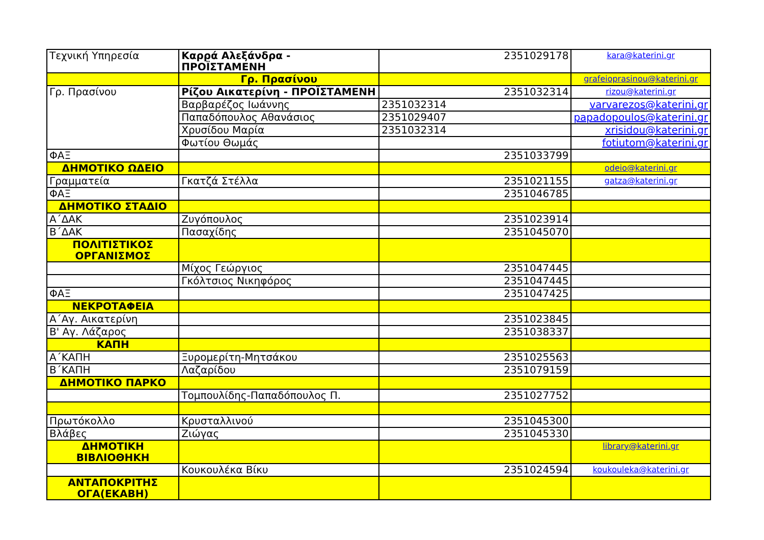| Τεχνική Υπηρεσία | Καρρά Αλεξάνδρα - ΠΡΟΪΣΤΑΜΕΝΗ | 2351029178 | kara@katerini.gr |
| | Γρ. Πρασίνου | | grafeioprasinou@katerini.gr |
| Γρ. Πρασίνου | Ρίζου Αικατερίνη - ΠΡΟΪΣΤΑΜΕΝΗ | 2351032314 | rizou@katerini.gr |
| | Βαρβαρέζος Ιωάννης | 2351032314 | varvarezos@katerini.gr |
| | Παπαδόπουλος Αθανάσιος | 2351029407 | papadopoulos@katerini.gr |
| | Χρυσίδου Μαρία | 2351032314 | xrisidou@katerini.gr |
| | Φωτίου Θωμάς | | fotiutom@katerini.gr |
| ΦΑΞ | | 2351033799 | |
| ΔΗΜΟΤΙΚΟ ΩΔΕΙΟ | | | odeio@katerini.gr |
| Γραμματεία | Γκατζά Στέλλα | 2351021155 | gatza@katerini.gr |
| ΦΑΞ | | 2351046785 | |
| ΔΗΜΟΤΙΚΟ ΣΤΑΔΙΟ | | | |
| Α΄ΔΑΚ | Ζυγόπουλος | 2351023914 | |
| Β΄ΔΑΚ | Πασαχίδης | 2351045070 | |
| ΠΟΛΙΤΙΣΤΙΚΟΣ ΟΡΓΑΝΙΣΜΟΣ | | | |
| | Μίχος Γεώργιος | 2351047445 | |
| | Γκόλτσιος Νικηφόρος | 2351047445 | |
| ΦΑΞ | | 2351047425 | |
| ΝΕΚΡΟΤΑΦΕΙΑ | | | |
| Α΄Αγ. Αικατερίνη | | 2351023845 | |
| Β' Αγ. Λάζαρος | | 2351038337 | |
| ΚΑΠΗ | | | |
| Α΄ΚΑΠΗ | Ξυρομερίτη-Μητσάκου | 2351025563 | |
| Β΄ΚΑΠΗ | Λαζαρίδου | 2351079159 | |
| ΔΗΜΟΤΙΚΟ ΠΑΡΚΟ | | | |
| | Τομπουλίδης-Παπαδόπουλος Π. | 2351027752 | |
| Πρωτόκολλο | Κρυσταλλινού | 2351045300 | |
| Βλάβες | Ζιώγας | 2351045330 | |
| ΔΗΜΟΤΙΚΗ ΒΙΒΛΙΟΘΗΚΗ | | | library@katerini.gr |
| | Κουκουλέκα Βίκυ | 2351024594 | koukouleka@katerini.gr |
| ΑΝΤΑΠΟΚΡΙΤΗΣ ΟΓΑ(ΕΚΑΒΗ) | | | |